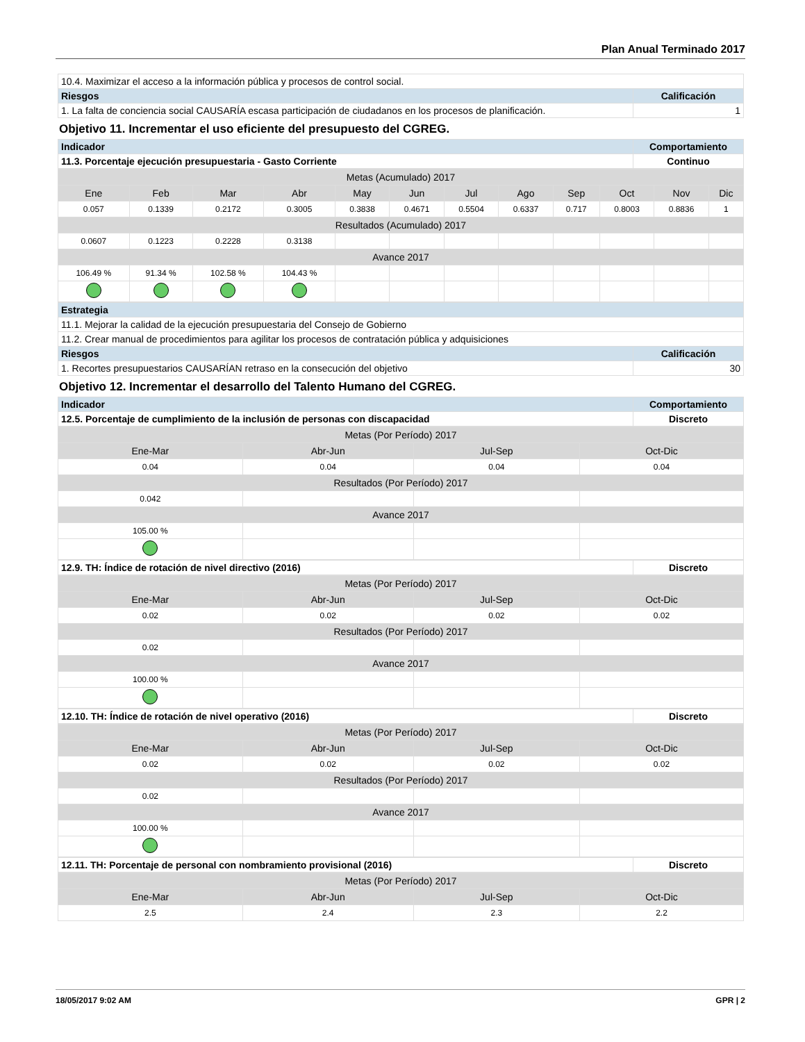Plan Anual Terminado 2017
| 10.4. Maximizar el acceso a la información pública y procesos de control social. | |
| Riesgos | Calificación |
| 1. La falta de conciencia social CAUSARÍA escasa participación de ciudadanos en los procesos de planificación. | 1 |
Objetivo 11. Incrementar el uso eficiente del presupuesto del CGREG.
| Indicador | Comportamiento |
| --- | --- |
| 11.3. Porcentaje ejecución presupuestaria - Gasto Corriente | Continuo |
| Metas (Acumulado) 2017 | | | | | | | | | | | |
| Ene | Feb | Mar | Abr | May | Jun | Jul | Ago | Sep | Oct | Nov | Dic |
| 0.057 | 0.1339 | 0.2172 | 0.3005 | 0.3838 | 0.4671 | 0.5504 | 0.6337 | 0.717 | 0.8003 | 0.8836 | 1 |
| Resultados (Acumulado) 2017 | | | | | | | | | | | |
| 0.0607 | 0.1223 | 0.2228 | 0.3138 | | | | | | | | |
| Avance 2017 | | | | | | | | | | | |
| 106.49 % | 91.34 % | 102.58 % | 104.43 % | | | | | | | | |
| Estrategia | |
| --- | --- |
| 11.1. Mejorar la calidad de la ejecución presupuestaria del Consejo de Gobierno | |
| 11.2. Crear manual de procedimientos para agilitar los procesos de contratación pública y adquisiciones | |
| Riesgos | Calificación |
| 1. Recortes presupuestarios CAUSARÍAN retraso en la consecución del objetivo | 30 |
Objetivo 12. Incrementar el desarrollo del Talento Humano del CGREG.
| Indicador | Comportamiento |
| --- | --- |
| 12.5. Porcentaje de cumplimiento de la inclusión de personas con discapacidad | Discreto |
| Metas (Por Período) 2017 | | | |
| Ene-Mar | Abr-Jun | Jul-Sep | Oct-Dic |
| 0.04 | 0.04 | 0.04 | 0.04 |
| Resultados (Por Período) 2017 | | | |
| 0.042 | | | |
| Avance 2017 | | | |
| 105.00 % | | | |
| 12.9. TH: Índice de rotación de nivel directivo (2016) | Discreto |
| Metas (Por Período) 2017 | | | |
| Ene-Mar | Abr-Jun | Jul-Sep | Oct-Dic |
| 0.02 | 0.02 | 0.02 | 0.02 |
| Resultados (Por Período) 2017 | | | |
| 0.02 | | | |
| Avance 2017 | | | |
| 100.00 % | | | |
| 12.10. TH: Índice de rotación de nivel operativo (2016) | Discreto |
| Metas (Por Período) 2017 | | | |
| Ene-Mar | Abr-Jun | Jul-Sep | Oct-Dic |
| 0.02 | 0.02 | 0.02 | 0.02 |
| Resultados (Por Período) 2017 | | | |
| 0.02 | | | |
| Avance 2017 | | | |
| 100.00 % | | | |
| 12.11. TH: Porcentaje de personal con nombramiento provisional (2016) | Discreto |
| Metas (Por Período) 2017 | | | |
| Ene-Mar | Abr-Jun | Jul-Sep | Oct-Dic |
| 2.5 | 2.4 | 2.3 | 2.2 |
18/05/2017 9:02 AM GPR | 2